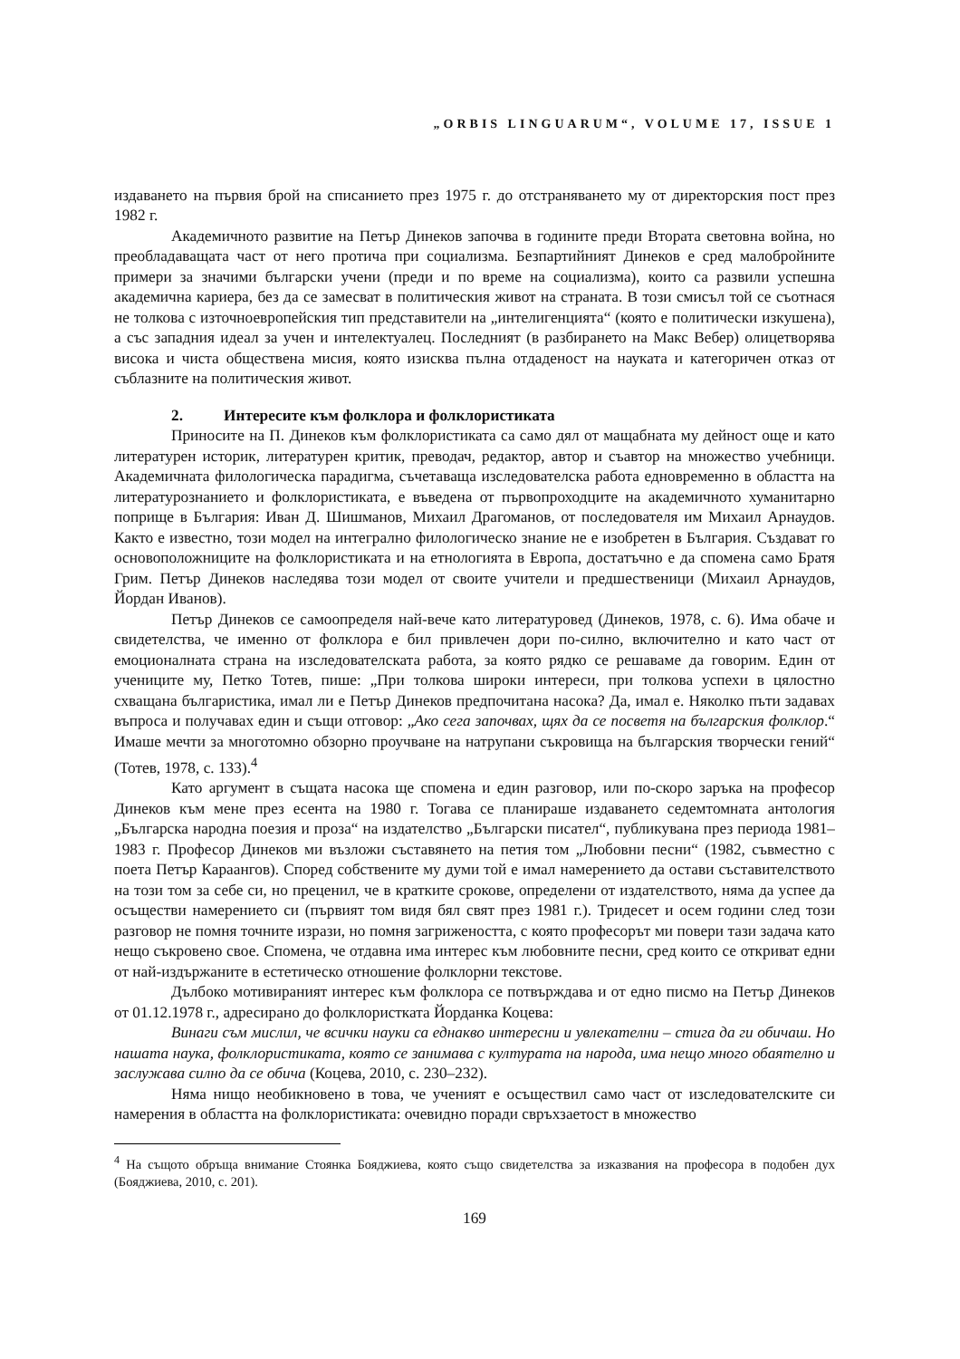„ORBIS LINGUARUM“, VOLUME 17, ISSUE 1
издаването на първия брой на списанието през 1975 г. до отстраняването му от директорския пост през 1982 г.
Академичното развитие на Петър Динеков започва в годините преди Втората световна война, но преобладаващата част от него протича при социализма. Безпартийният Динеков е сред малобройните примери за значими български учени (преди и по време на социализма), които са развили успешна академична кариера, без да се замесват в политическия живот на страната. В този смисъл той се съотнася не толкова с източноевропейския тип представители на „интелигенцията“ (която е политически изкушена), а със западния идеал за учен и интелектуалец. Последният (в разбирането на Макс Вебер) олицетворява висока и чиста обществена мисия, която изисква пълна отдаденост на науката и категоричен отказ от съблазните на политическия живот.
2. Интересите към фолклора и фолклористиката
Приносите на П. Динеков към фолклористиката са само дял от мащабната му дейност още и като литературен историк, литературен критик, преводач, редактор, автор и съавтор на множество учебници. Академичната филологическа парадигма, съчетаваща изследователска работа едновременно в областта на литературознанието и фолклористиката, е въведена от първопроходците на академичното хуманитарно поприще в България: Иван Д. Шишманов, Михаил Драгоманов, от последователя им Михаил Арнаудов. Както е известно, този модел на интегрално филологическо знание не е изобретен в България. Създават го основоположниците на фолклористиката и на етнологията в Европа, достатъчно е да спомена само Братя Грим. Петър Динеков наследява този модел от своите учители и предшественици (Михаил Арнаудов, Йордан Иванов).
Петър Динеков се самоопределя най-вече като литературовед (Динеков, 1978, с. 6). Има обаче и свидетелства, че именно от фолклора е бил привлечен дори по-силно, включително и като част от емоционалната страна на изследователската работа, за която рядко се решаваме да говорим. Един от учениците му, Петко Тотев, пише: „При толкова широки интереси, при толкова успехи в цялостно схващана българистика, имал ли е Петър Динеков предпочитана насока? Да, имал е. Няколко пъти задавах въпроса и получавах един и същи отговор: „Ако сега започвах, щях да се посветя на българския фолклор.“ Имаше мечти за многотомно обзорно проучване на натрупани съкровища на българския творчески гений“ (Тотев, 1978, с. 133).<sup>4</sup>
Като аргумент в същата насока ще спомена и един разговор, или по-скоро заръка на професор Динеков към мене през есента на 1980 г. Тогава се планираше издаването седемтомната антология „Българска народна поезия и проза“ на издателство „Български писател“, публикувана през периода 1981–1983 г. Професор Динеков ми възложи съставянето на петия том „Любовни песни“ (1982, съвместно с поета Петър Караангов). Според собствените му думи той е имал намерението да остави съставителството на този том за себе си, но преценил, че в кратките срокове, определени от издателството, няма да успее да осъществи намерението си (първият том видя бял свят през 1981 г.). Тридесет и осем години след този разговор не помня точните изрази, но помня загрижеността, с която професорът ми повери тази задача като нещо съкровено свое. Спомена, че отдавна има интерес към любовните песни, сред които се откриват едни от най-издържаните в естетическо отношение фолклорни текстове.
Дълбоко мотивираният интерес към фолклора се потвърждава и от едно писмо на Петър Динеков от 01.12.1978 г., адресирано до фолклористката Йорданка Коцева:
Винаги съм мислил, че всички науки са еднакво интересни и увлекателни – стига да ги обичаш. Но нашата наука, фолклористиката, която се занимава с културата на народа, има нещо много обаятелно и заслужава силно да се обича (Коцева, 2010, с. 230–232).
Няма нищо необикновено в това, че ученият е осъществил само част от изследователските си намерения в областта на фолклористиката: очевидно поради свръхзаетост в множество
<sup>4</sup> На същото обръща внимание Стоянка Бояджиева, която също свидетелства за изказвания на професора в подобен дух (Бояджиева, 2010, с. 201).
169